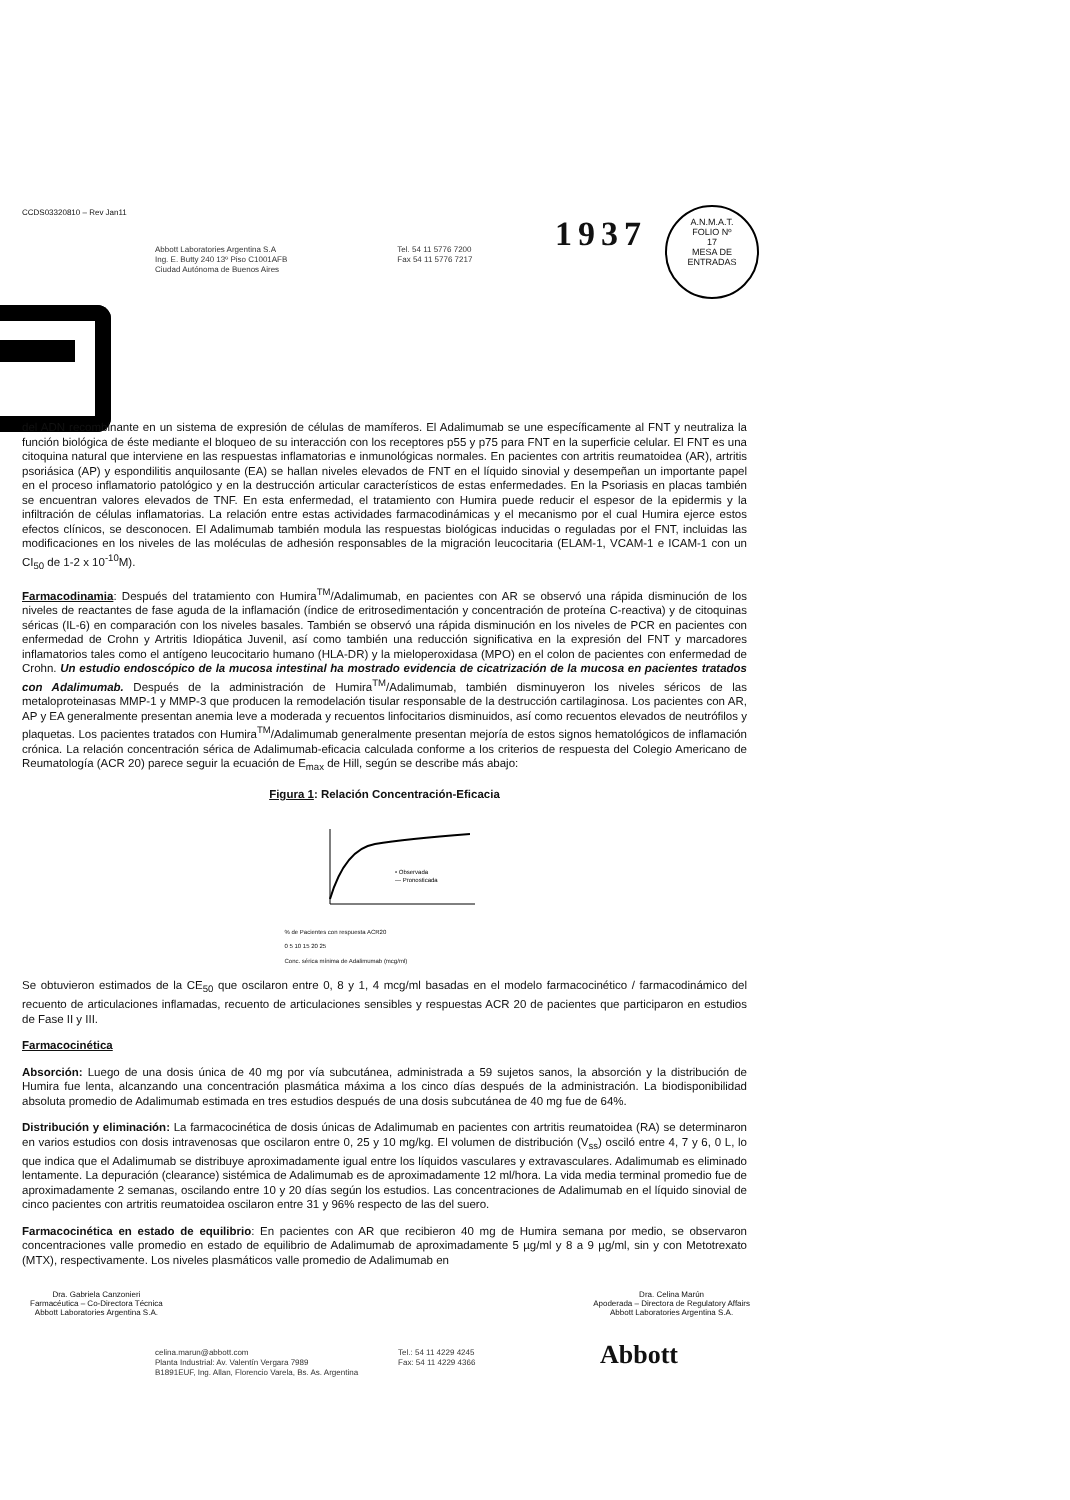CCDS03320810 – Rev Jan11
Abbott Laboratories Argentina S.A
Ing. E. Butty 240 13º Piso C1001AFB
Ciudad Autónoma de Buenos Aires
Tel. 54 11 5776 7200
Fax 54 11 5776 7217
1937
A.N.M.A.T.
FOLIO Nº
17
MESA DE ENTRADAS
del ADN recombinante en un sistema de expresión de células de mamíferos. El Adalimumab se une específicamente al FNT y neutraliza la función biológica de éste mediante el bloqueo de su interacción con los receptores p55 y p75 para FNT en la superficie celular. El FNT es una citoquina natural que interviene en las respuestas inflamatorias e inmunológicas normales. En pacientes con artritis reumatoidea (AR), artritis psoriásica (AP) y espondilitis anquilosante (EA) se hallan niveles elevados de FNT en el líquido sinovial y desempeñan un importante papel en el proceso inflamatorio patológico y en la destrucción articular característicos de estas enfermedades. En la Psoriasis en placas también se encuentran valores elevados de TNF. En esta enfermedad, el tratamiento con Humira puede reducir el espesor de la epidermis y la infiltración de células inflamatorias. La relación entre estas actividades farmacodinámicas y el mecanismo por el cual Humira ejerce estos efectos clínicos, se desconocen. El Adalimumab también modula las respuestas biológicas inducidas o reguladas por el FNT, incluidas las modificaciones en los niveles de las moléculas de adhesión responsables de la migración leucocitaria (ELAM-1, VCAM-1 e ICAM-1 con un CI<sub>50</sub> de 1-2 x 10<sup>-10</sup>M).
Farmacodinamia: Después del tratamiento con Humira<sup>TM</sup>/Adalimumab, en pacientes con AR se observó una rápida disminución de los niveles de reactantes de fase aguda de la inflamación (índice de eritrosedimentación y concentración de proteína C-reactiva) y de citoquinas séricas (IL-6) en comparación con los niveles basales. También se observó una rápida disminución en los niveles de PCR en pacientes con enfermedad de Crohn y Artritis Idiopática Juvenil, así como también una reducción significativa en la expresión del FNT y marcadores inflamatorios tales como el antígeno leucocitario humano (HLA-DR) y la mieloperoxidasa (MPO) en el colon de pacientes con enfermedad de Crohn. Un estudio endoscópico de la mucosa intestinal ha mostrado evidencia de cicatrización de la mucosa en pacientes tratados con Adalimumab. Después de la administración de Humira<sup>TM</sup>/Adalimumab, también disminuyeron los niveles séricos de las metaloproteinasas MMP-1 y MMP-3 que producen la remodelación tisular responsable de la destrucción cartilaginosa. Los pacientes con AR, AP y EA generalmente presentan anemia leve a moderada y recuentos linfocitarios disminuidos, así como recuentos elevados de neutrófilos y plaquetas. Los pacientes tratados con Humira<sup>TM</sup>/Adalimumab generalmente presentan mejoría de estos signos hematológicos de inflamación crónica. La relación concentración sérica de Adalimumab-eficacia calculada conforme a los criterios de respuesta del Colegio Americano de Reumatología (ACR 20) parece seguir la ecuación de E<sub>max</sub> de Hill, según se describe más abajo:
Figura 1: Relación Concentración-Eficacia
• Observada
— Pronosticada
% de Pacientes con respuesta ACR20
0 5 10 15 20 25
Conc. sérica mínima de Adalimumab (mcg/ml)
Se obtuvieron estimados de la CE<sub>50</sub> que oscilaron entre 0, 8 y 1, 4 mcg/ml basadas en el modelo farmacocinético / farmacodinámico del recuento de articulaciones inflamadas, recuento de articulaciones sensibles y respuestas ACR 20 de pacientes que participaron en estudios de Fase II y III.
Farmacocinética
Absorción: Luego de una dosis única de 40 mg por vía subcutánea, administrada a 59 sujetos sanos, la absorción y la distribución de Humira fue lenta, alcanzando una concentración plasmática máxima a los cinco días después de la administración. La biodisponibilidad absoluta promedio de Adalimumab estimada en tres estudios después de una dosis subcutánea de 40 mg fue de 64%.
Distribución y eliminación: La farmacocinética de dosis únicas de Adalimumab en pacientes con artritis reumatoidea (RA) se determinaron en varios estudios con dosis intravenosas que oscilaron entre 0, 25 y 10 mg/kg. El volumen de distribución (V<sub>ss</sub>) osciló entre 4, 7 y 6, 0 L, lo que indica que el Adalimumab se distribuye aproximadamente igual entre los líquidos vasculares y extravasculares. Adalimumab es eliminado lentamente. La depuración (clearance) sistémica de Adalimumab es de aproximadamente 12 ml/hora. La vida media terminal promedio fue de aproximadamente 2 semanas, oscilando entre 10 y 20 días según los estudios. Las concentraciones de Adalimumab en el líquido sinovial de cinco pacientes con artritis reumatoidea oscilaron entre 31 y 96% respecto de las del suero.
Farmacocinética en estado de equilibrio: En pacientes con AR que recibieron 40 mg de Humira semana por medio, se observaron concentraciones valle promedio en estado de equilibrio de Adalimumab de aproximadamente 5 µg/ml y 8 a 9 µg/ml, sin y con Metotrexato (MTX), respectivamente. Los niveles plasmáticos valle promedio de Adalimumab en
Dra. Gabriela Canzonieri
Farmacéutica – Co-Directora Técnica
Abbott Laboratories Argentina S.A.
Dra. Celina Marún
Apoderada – Directora de Regulatory Affairs
Abbott Laboratories Argentina S.A.
celina.marun@abbott.com
Planta Industrial: Av. Valentín Vergara 7989
B1891EUF, Ing. Allan, Florencio Varela, Bs. As. Argentina
Tel.: 54 11 4229 4245
Fax: 54 11 4229 4366
Abbott